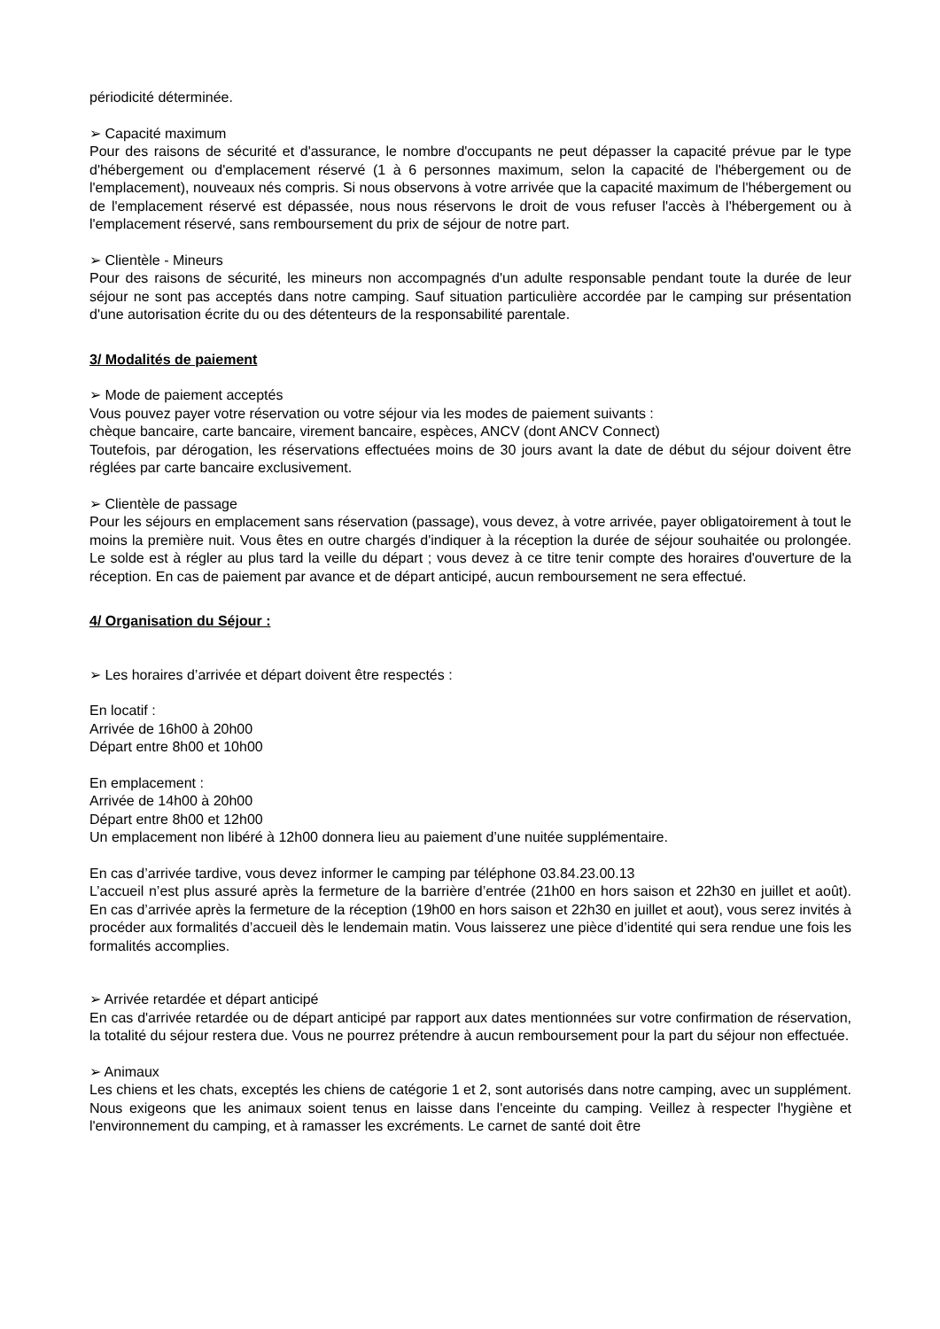périodicité déterminée.
➢ Capacité maximum
Pour des raisons de sécurité et d'assurance, le nombre d'occupants ne peut dépasser la capacité prévue par le type d'hébergement ou d'emplacement réservé (1 à 6 personnes maximum, selon la capacité de l'hébergement ou de l'emplacement), nouveaux nés compris. Si nous observons à votre arrivée que la capacité maximum de l'hébergement ou de l'emplacement réservé est dépassée, nous nous réservons le droit de vous refuser l'accès à l'hébergement ou à l'emplacement réservé, sans remboursement du prix de séjour de notre part.
➢ Clientèle - Mineurs
Pour des raisons de sécurité, les mineurs non accompagnés d'un adulte responsable pendant toute la durée de leur séjour ne sont pas acceptés dans notre camping. Sauf situation particulière accordée par le camping sur présentation d'une autorisation écrite du ou des détenteurs de la responsabilité parentale.
3/ Modalités de paiement
➢ Mode de paiement acceptés
Vous pouvez payer votre réservation ou votre séjour via les modes de paiement suivants :
chèque bancaire, carte bancaire, virement bancaire, espèces, ANCV (dont ANCV Connect)
Toutefois, par dérogation, les réservations effectuées moins de 30 jours avant la date de début du séjour doivent être réglées par carte bancaire exclusivement.
➢ Clientèle de passage
Pour les séjours en emplacement sans réservation (passage), vous devez, à votre arrivée, payer obligatoirement à tout le moins la première nuit. Vous êtes en outre chargés d'indiquer à la réception la durée de séjour souhaitée ou prolongée. Le solde est à régler au plus tard la veille du départ ; vous devez à ce titre tenir compte des horaires d'ouverture de la réception. En cas de paiement par avance et de départ anticipé, aucun remboursement ne sera effectué.
4/ Organisation du Séjour :
➢ Les horaires d’arrivée et départ doivent être respectés :
En locatif :
Arrivée de 16h00 à 20h00
Départ entre 8h00 et 10h00
En emplacement :
Arrivée de 14h00 à 20h00
Départ entre 8h00 et 12h00
Un emplacement non libéré à 12h00 donnera lieu au paiement d’une nuitée supplémentaire.
En cas d’arrivée tardive, vous devez informer le camping par téléphone 03.84.23.00.13
L’accueil n’est plus assuré après la fermeture de la barrière d’entrée (21h00 en hors saison et 22h30 en juillet et août). En cas d’arrivée après la fermeture de la réception (19h00 en hors saison et 22h30 en juillet et aout), vous serez invités à procéder aux formalités d’accueil dès le lendemain matin. Vous laisserez une pièce d’identité qui sera rendue une fois les formalités accomplies.
➢ Arrivée retardée et départ anticipé
En cas d'arrivée retardée ou de départ anticipé par rapport aux dates mentionnées sur votre confirmation de réservation, la totalité du séjour restera due. Vous ne pourrez prétendre à aucun remboursement pour la part du séjour non effectuée.
➢ Animaux
Les chiens et les chats, exceptés les chiens de catégorie 1 et 2, sont autorisés dans notre camping, avec un supplément. Nous exigeons que les animaux soient tenus en laisse dans l'enceinte du camping. Veillez à respecter l'hygiène et l'environnement du camping, et à ramasser les excréments. Le carnet de santé doit être